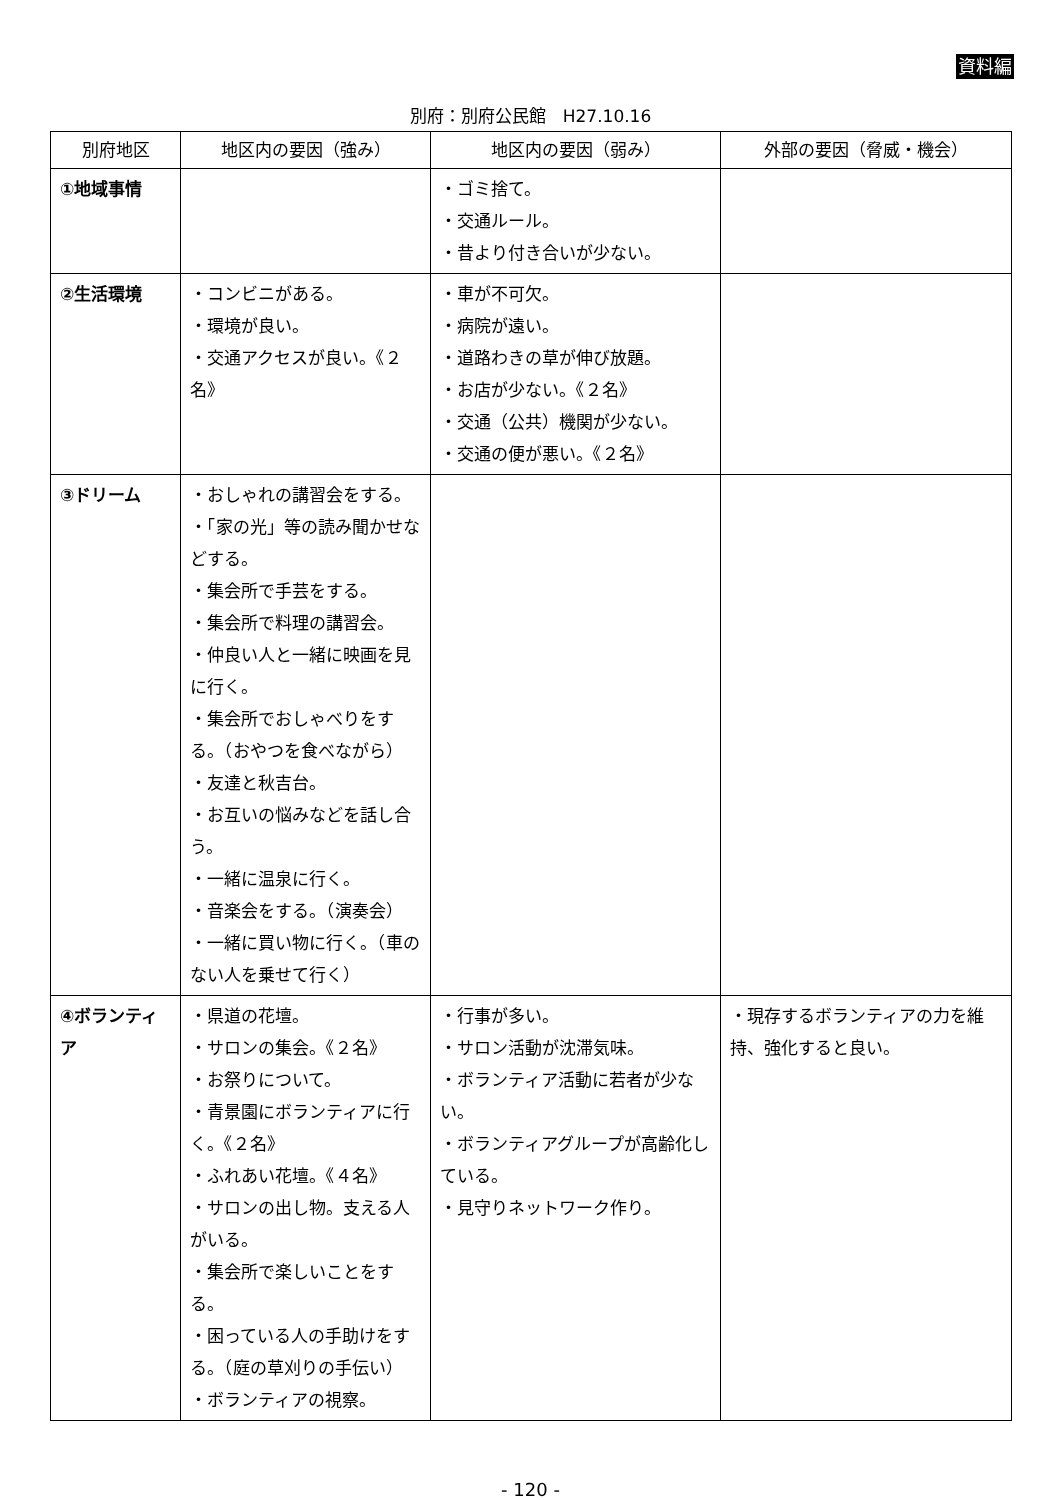資料編
別府：別府公民館　H27.10.16
| 別府地区 | 地区内の要因（強み） | 地区内の要因（弱み） | 外部の要因（脅威・機会） |
| --- | --- | --- | --- |
| ①地域事情 | | ・ゴミ捨て。 ・交通ルール。 ・昔より付き合いが少ない。 | |
| ②生活環境 | ・コンビニがある。 ・環境が良い。 ・交通アクセスが良い。《２名》 | ・車が不可欠。 ・病院が遠い。 ・道路わきの草が伸び放題。 ・お店が少ない。《２名》 ・交通（公共）機関が少ない。 ・交通の便が悪い。《２名》 | |
| ③ドリーム | ・おしゃれの講習会をする。 ・「家の光」等の読み聞かせなどする。 ・集会所で手芸をする。 ・集会所で料理の講習会。 ・仲良い人と一緒に映画を見に行く。 ・集会所でおしゃべりをする。（おやつを食べながら） ・友達と秋吉台。 ・お互いの悩みなどを話し合う。 ・一緒に温泉に行く。 ・音楽会をする。（演奏会） ・一緒に買い物に行く。（車のない人を乗せて行く） | | |
| ④ボランティア | ・県道の花壇。 ・サロンの集会。《２名》 ・お祭りについて。 ・青景園にボランティアに行く。《２名》 ・ふれあい花壇。《４名》 ・サロンの出し物。支える人がいる。 ・集会所で楽しいことをする。 ・困っている人の手助けをする。（庭の草刈りの手伝い） ・ボランティアの視察。 | ・行事が多い。 ・サロン活動が沈滞気味。 ・ボランティア活動に若者が少ない。 ・ボランティアグループが高齢化している。 ・見守りネットワーク作り。 | ・現存するボランティアの力を維持、強化すると良い。 |
- 120 -